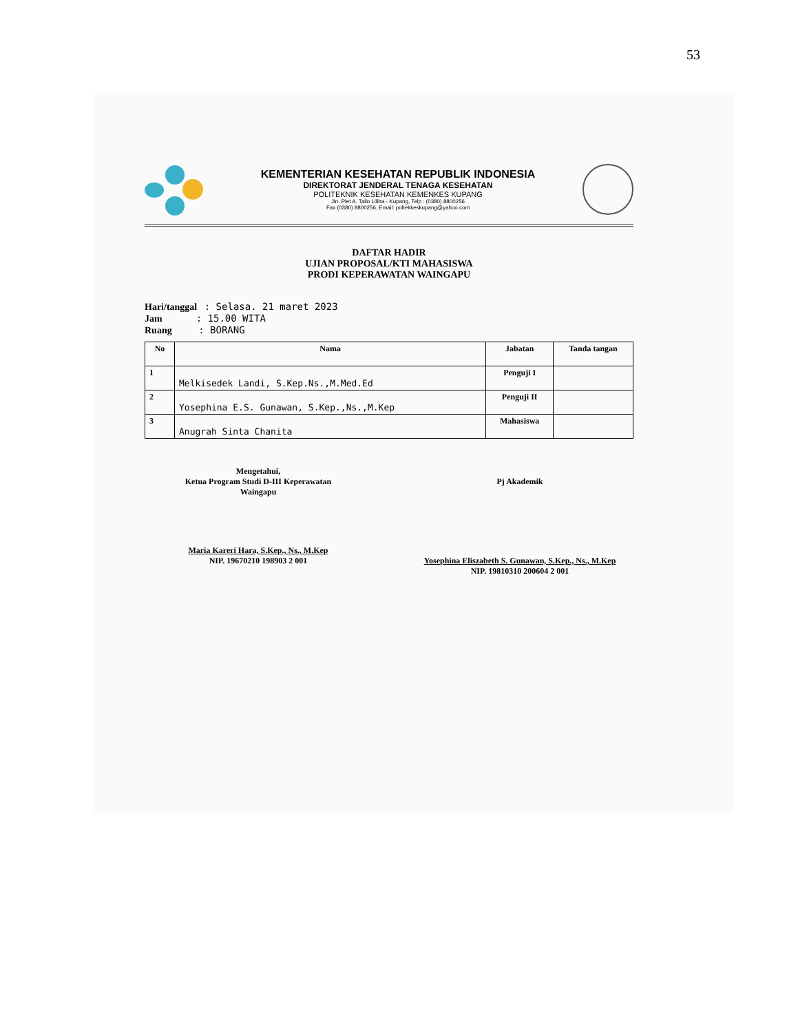53
KEMENTERIAN KESEHATAN REPUBLIK INDONESIA
DIREKTORAT JENDERAL TENAGA KESEHATAN
POLITEKNIK KESEHATAN KEMENKES KUPANG
Jln. Piet A. Tallo Liliba - Kupang, Telp : (0380) 8800256
Fax (0380) 8800256, Email: poltekkeskupang@yahoo.com
DAFTAR HADIR
UJIAN PROPOSAL/KTI MAHASISWA
PRODI KEPERAWATAN WAINGAPU
Hari/tanggal : Selasa. 21 maret 2023
Jam : 15.00 WITA
Ruang : BORANG
| No | Nama | Jabatan | Tanda tangan |
| --- | --- | --- | --- |
| 1 | Melkisedek Landi, S.Kep.Ns.,M.Med.Ed | Penguji I | |
| 2 | Yosephina E.S. Gunawan, S.Kep.,Ns.,M.Kep | Penguji II | |
| 3 | Anugrah Sinta Chanita | Mahasiswa | |
Mengetahui,
Ketua Program Studi D-III Keperawatan
Waingapu
Maria Kareri Hara, S.Kep., Ns., M.Kep
NIP. 19670210 198903 2 001
Pj Akademik
Yosephina Eliszabeth S. Gunawan, S.Kep., Ns., M.Kep
NIP. 19810310 200604 2 001